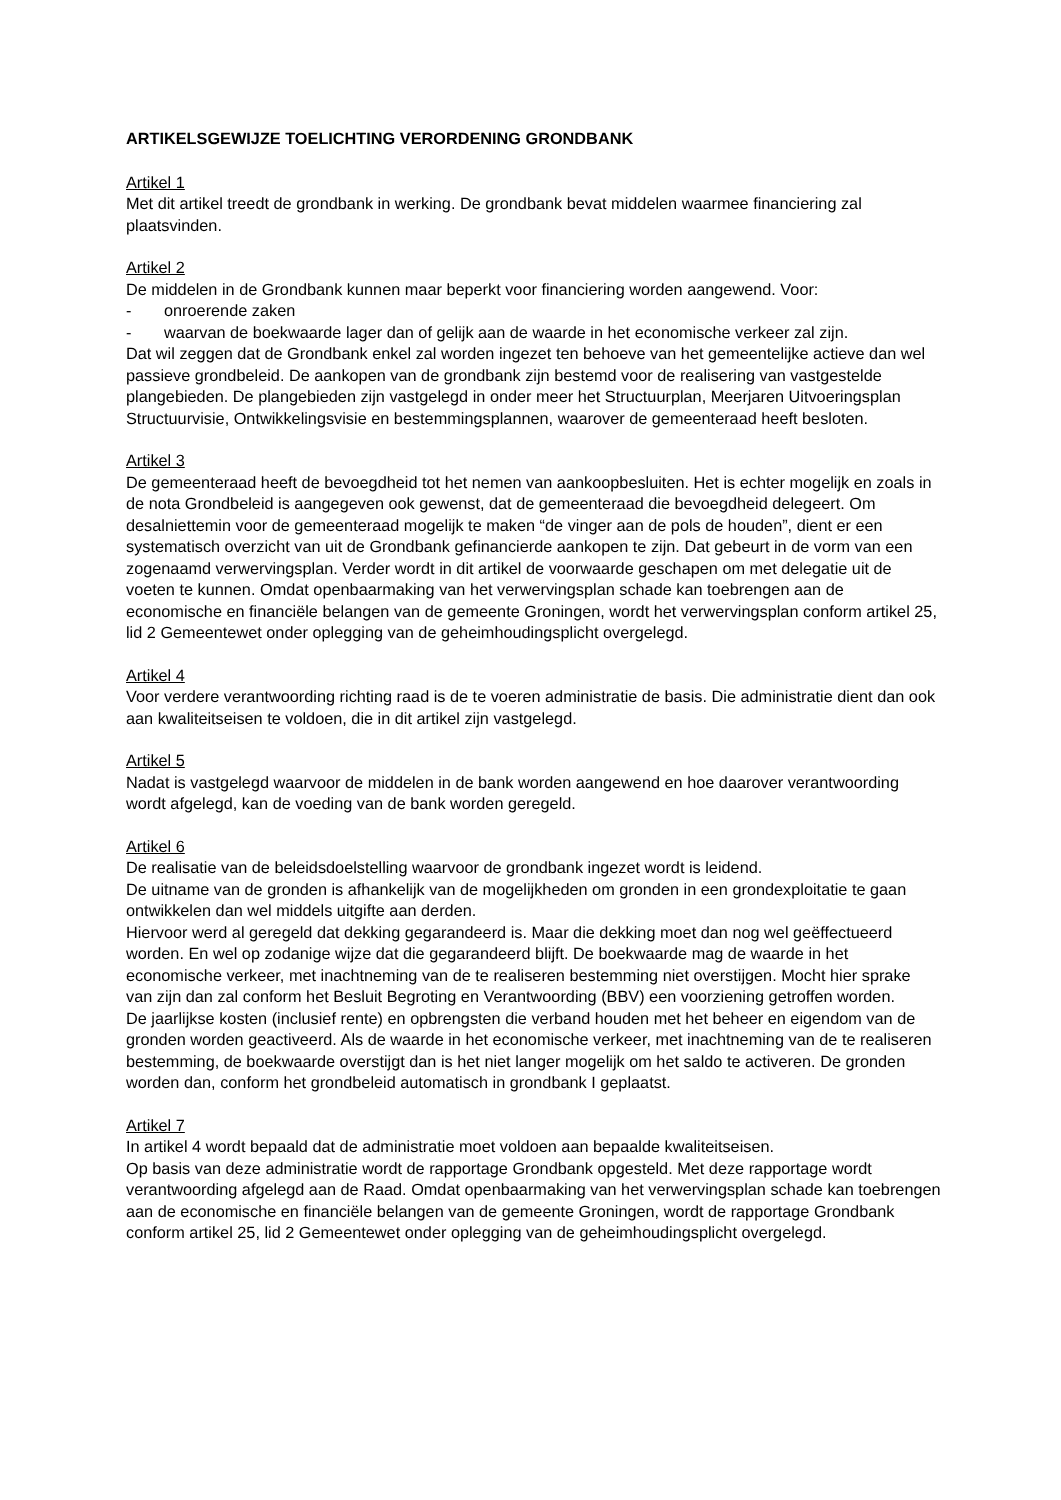ARTIKELSGEWIJZE TOELICHTING VERORDENING GRONDBANK
Artikel 1
Met dit artikel treedt de grondbank in werking. De grondbank bevat middelen waarmee financiering zal plaatsvinden.
Artikel 2
De middelen in de Grondbank kunnen maar beperkt voor financiering worden aangewend. Voor:
- onroerende zaken
- waarvan de boekwaarde lager dan of gelijk aan de waarde in het economische verkeer zal zijn.
Dat wil zeggen dat de Grondbank enkel zal worden ingezet ten behoeve van het gemeentelijke actieve dan wel passieve grondbeleid. De aankopen van de grondbank zijn bestemd voor de realisering van vastgestelde plangebieden. De plangebieden zijn vastgelegd in onder meer het Structuurplan, Meerjaren Uitvoeringsplan Structuurvisie, Ontwikkelingsvisie en bestemmingsplannen, waarover de gemeenteraad heeft besloten.
Artikel 3
De gemeenteraad heeft de bevoegdheid tot het nemen van aankoopbesluiten. Het is echter mogelijk en zoals in de nota Grondbeleid is aangegeven ook gewenst, dat de gemeenteraad die bevoegdheid delegeert. Om desalniettemin voor de gemeenteraad mogelijk te maken “de vinger aan de pols de houden”, dient er een systematisch overzicht van uit de Grondbank gefinancierde aankopen te zijn. Dat gebeurt in de vorm van een zogenaamd verwervingsplan. Verder wordt in dit artikel de voorwaarde geschapen om met delegatie uit de voeten te kunnen. Omdat openbaarmaking van het verwervingsplan schade kan toebrengen aan de economische en financiële belangen van de gemeente Groningen, wordt het verwervingsplan conform artikel 25, lid 2 Gemeentewet onder oplegging van de geheimhoudingsplicht overgelegd.
Artikel 4
Voor verdere verantwoording richting raad is de te voeren administratie de basis. Die administratie dient dan ook aan kwaliteitseisen te voldoen, die in dit artikel zijn vastgelegd.
Artikel 5
Nadat is vastgelegd waarvoor de middelen in de bank worden aangewend en hoe daarover verantwoording wordt afgelegd, kan de voeding van de bank worden geregeld.
Artikel 6
De realisatie van de beleidsdoelstelling waarvoor de grondbank ingezet wordt is leidend.
De uitname van de gronden is afhankelijk van de mogelijkheden om gronden in een grondexploitatie te gaan ontwikkelen dan wel middels uitgifte aan derden.
Hiervoor werd al geregeld dat dekking gegarandeerd is. Maar die dekking moet dan nog wel geëffectueerd worden. En wel op zodanige wijze dat die gegarandeerd blijft. De boekwaarde mag de waarde in het economische verkeer, met inachtneming van de te realiseren bestemming niet overstijgen. Mocht hier sprake van zijn dan zal conform het Besluit Begroting en Verantwoording (BBV) een voorziening getroffen worden.
De jaarlijkse kosten (inclusief rente) en opbrengsten die verband houden met het beheer en eigendom van de gronden worden geactiveerd. Als de waarde in het economische verkeer, met inachtneming van de te realiseren bestemming, de boekwaarde overstijgt dan is het niet langer mogelijk om het saldo te activeren. De gronden worden dan, conform het grondbeleid automatisch in grondbank I geplaatst.
Artikel 7
In artikel 4 wordt bepaald dat de administratie moet voldoen aan bepaalde kwaliteitseisen.
Op basis van deze administratie wordt de rapportage Grondbank opgesteld. Met deze rapportage wordt verantwoording afgelegd aan de Raad. Omdat openbaarmaking van het verwervingsplan schade kan toebrengen aan de economische en financiële belangen van de gemeente Groningen, wordt de rapportage Grondbank conform artikel 25, lid 2 Gemeentewet onder oplegging van de geheimhoudingsplicht overgelegd.